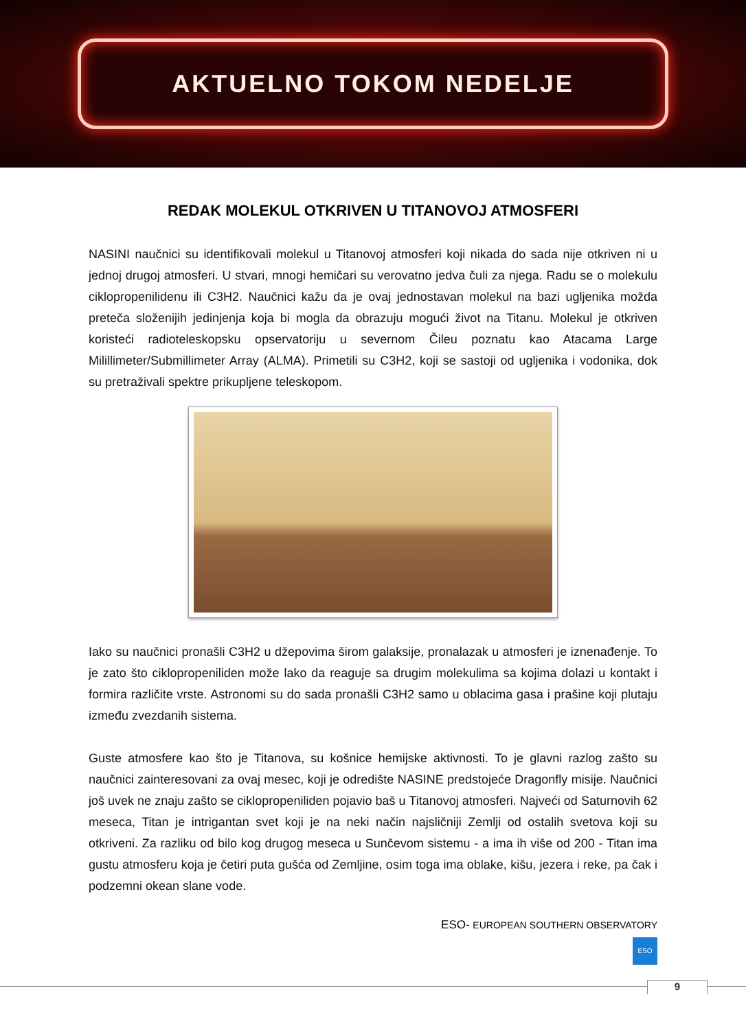AKTUELNO TOKOM NEDELJE
REDAK MOLEKUL OTKRIVEN U TITANOVOJ ATMOSFERI
NASINI naučnici su identifikovali molekul u Titanovoj atmosferi koji nikada do sada nije otkriven ni u jednoj drugoj atmosferi. U stvari, mnogi hemičari su verovatno jedva čuli za njega. Radu se o molekulu ciklopropenilidenu ili C3H2. Naučnici kažu da je ovaj jednostavan molekul na bazi ugljenika možda preteča složenijih jedinjenja koja bi mogla da obrazuju mogući život na Titanu. Molekul je otkriven koristeći radioteleskopsku opservatoriju u severnom Čileu poznatu kao Atacama Large Milillimeter/Submillimeter Array (ALMA). Primetili su C3H2, koji se sastoji od ugljenika i vodonika, dok su pretraživali spektre prikupljene teleskopom.
Iako su naučnici pronašli C3H2 u džepovima širom galaksije, pronalazak u atmosferi je iznenađenje. To je zato što ciklopropeniliden može lako da reaguje sa drugim molekulima sa kojima dolazi u kontakt i formira različite vrste. Astronomi su do sada pronašli C3H2 samo u oblacima gasa i prašine koji plutaju između zvezdanih sistema.
Guste atmosfere kao što je Titanova, su košnice hemijske aktivnosti. To je glavni razlog zašto su naučnici zainteresovani za ovaj mesec, koji je odredište NASINE predstojeće Dragonfly misije. Naučnici još uvek ne znaju zašto se ciklopropeniliden pojavio baš u Titanovoj atmosferi. Najveći od Saturnovih 62 meseca, Titan je intrigantan svet koji je na neki način najsličniji Zemlji od ostalih svetova koji su otkriveni. Za razliku od bilo kog drugog meseca u Sunčevom sistemu - a ima ih više od 200 - Titan ima gustu atmosferu koja je četiri puta gušća od Zemljine, osim toga ima oblake, kišu, jezera i reke, pa čak i podzemni okean slane vode.
ESO- EUROPEAN SOUTHERN OBSERVATORY
ESO
9